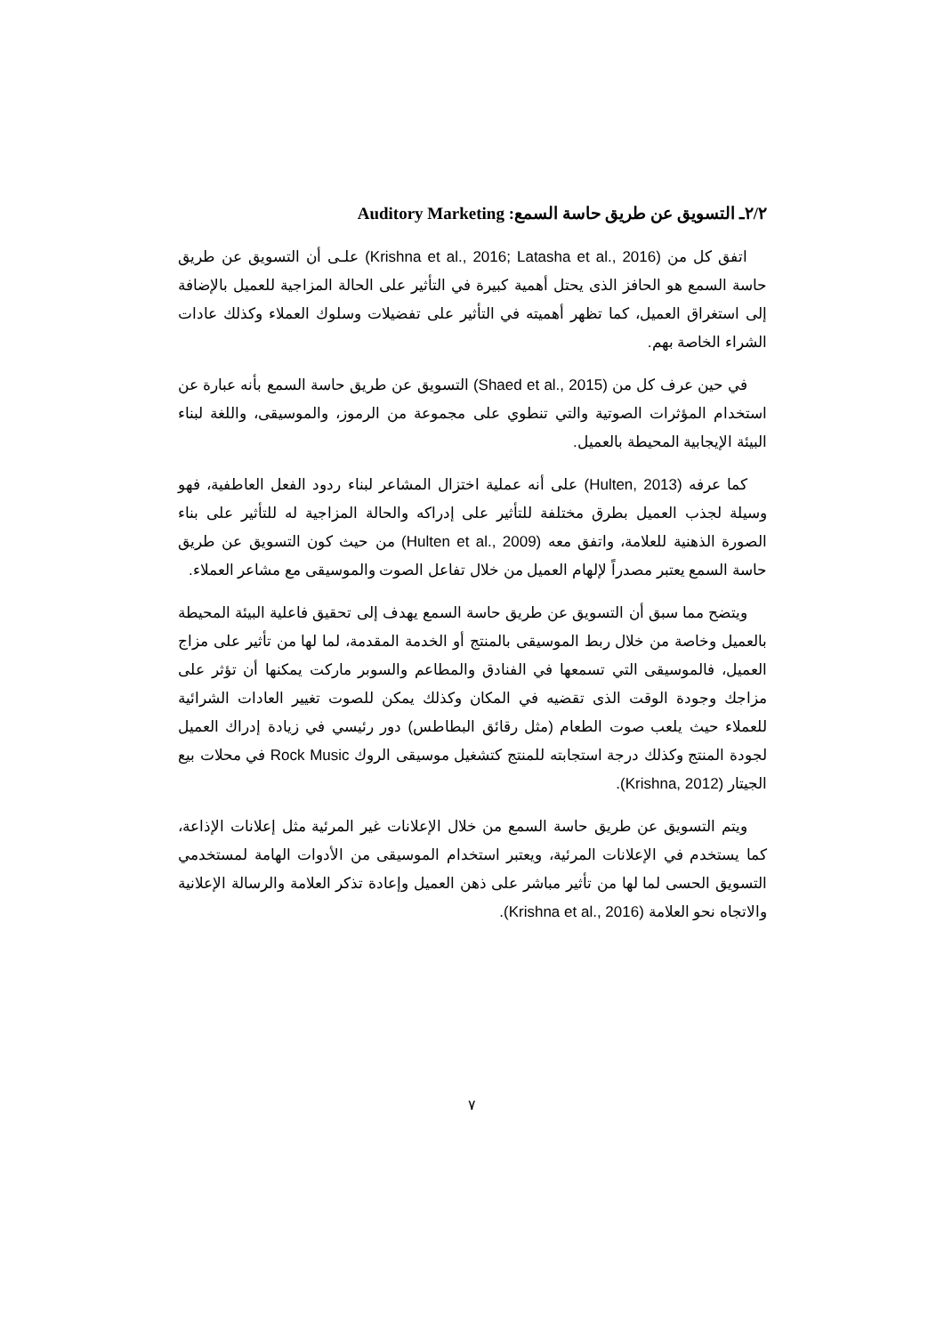٢/٢ـ التسويق عن طريق حاسة السمع: Auditory Marketing
اتفق كل من (Krishna et al., 2016; Latasha et al., 2016) علـى أن التسويق عن طريق حاسة السمع هو الحافز الذى يحتل أهمية كبيرة في التأثير على الحالة المزاجية للعميل بالإضافة إلى استغراق العميل، كما تظهر أهميته في التأثير على تفضيلات وسلوك العملاء وكذلك عادات الشراء الخاصة بهم.
في حين عرف كل من (Shaed et al., 2015) التسويق عن طريق حاسة السمع بأنه عبارة عن استخدام المؤثرات الصوتية والتي تنطوي على مجموعة من الرموز، والموسيقى، واللغة لبناء البيئة الإيجابية المحيطة بالعميل.
كما عرفه (Hulten, 2013) على أنه عملية اختزال المشاعر لبناء ردود الفعل العاطفية، فهو وسيلة لجذب العميل بطرق مختلفة للتأثير على إدراكه والحالة المزاجية له للتأثير على بناء الصورة الذهنية للعلامة، واتفق معه (Hulten et al., 2009) من حيث كون التسويق عن طريق حاسة السمع يعتبر مصدراً لإلهام العميل من خلال تفاعل الصوت والموسيقى مع مشاعر العملاء.
ويتضح مما سبق أن التسويق عن طريق حاسة السمع يهدف إلى تحقيق فاعلية البيئة المحيطة بالعميل وخاصة من خلال ربط الموسيقى بالمنتج أو الخدمة المقدمة، لما لها من تأثير على مزاج العميل، فالموسيقى التي تسمعها في الفنادق والمطاعم والسوبر ماركت يمكنها أن تؤثر على مزاجك وجودة الوقت الذى تقضيه في المكان وكذلك يمكن للصوت تغيير العادات الشرائية للعملاء حيث يلعب صوت الطعام (مثل رقائق البطاطس) دور رئيسي في زيادة إدراك العميل لجودة المنتج وكذلك درجة استجابته للمنتج كتشغيل موسيقى الروك Rock Music في محلات بيع الجيتار (Krishna, 2012).
ويتم التسويق عن طريق حاسة السمع من خلال الإعلانات غير المرئية مثل إعلانات الإذاعة، كما يستخدم في الإعلانات المرئية، ويعتبر استخدام الموسيقى من الأدوات الهامة لمستخدمي التسويق الحسى لما لها من تأثير مباشر على ذهن العميل وإعادة تذكر العلامة والرسالة الإعلانية والاتجاه نحو العلامة (Krishna et al., 2016).
٧